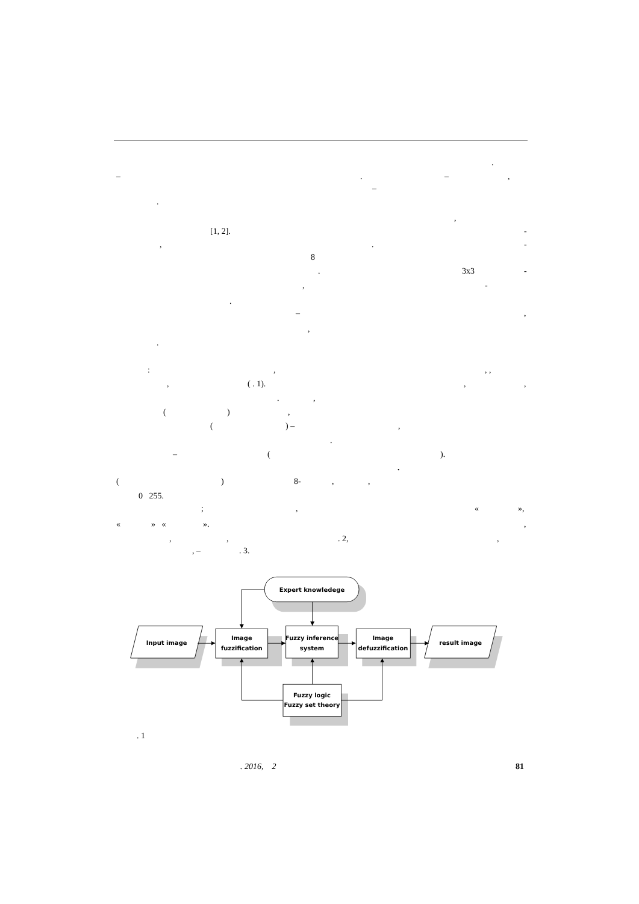.
–. –,
–
.
,
[1, 2]. -
,. -
8
. 3x3 -
, -
.
–,
,
.
:,, ,
, ( . 1).,,
.,
(),
() –,
.
– ().
.
() 8-,,
0 255.
;, « »,
« » « ».,
,,. 2,,
, –. 3.
Expert knowledege
Input image
Image
fuzzification
Fuzzy inference
system
Image
defuzzification
result image
Fuzzy logic
Fuzzy set theory
. 1
. 2016, 2 81